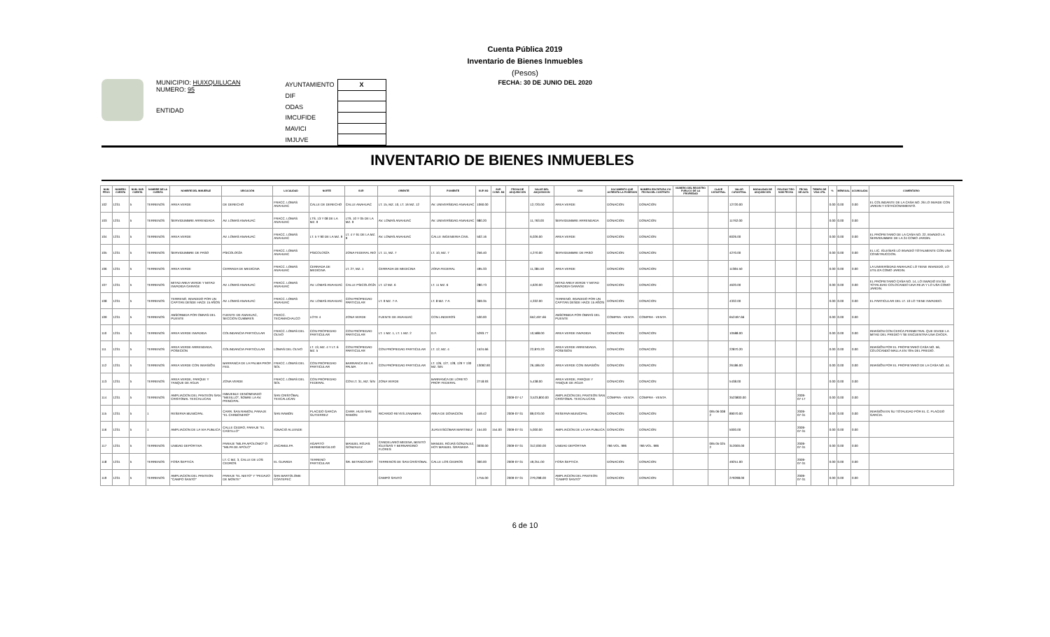Cuenta Pública 2019
Inventario de Bienes Inmuebles
(Pesos)
MUNICIPIO: HUIXQUILUCAN
NUMERO: 95
ENTIDAD
| AYUNTAMIENTO | X |
| DIF | |
| ODAS | |
| IMCUFIDE | |
| MAVICI | |
| IMJUVE | |
FECHA: 30 DE JUNIO DEL 2020
INVENTARIO DE BIENES INMUEBLES
| NUM PROG | NUMERO CUENTA | NUM. SUB CUENTA | NOMBRE DE LA CUENTA | NOMBRE DEL INMUEBLE | UBICACIÓN | LOCALIDAD | NORTE | SUR | ORIENTE | PONIENTE | SUP. M2 | SUP. CONS. M2 | FECHA DE ADQUISICIÓN | VALOR DEL ADQUISICION | USO | DOCUMENTO QUE ACREDITA LA POSESION | NUMERO ESCRITURA Y/O FECHA DEL CONTRATO | NUMERO DEL REGISTRO PUBLICO DE LA PROPIEDAD | CLAVE CATASTRAL | VALOR CATASTRAL | MODALIDAD DE ADQUISICIÓN | PÓLIZAS TIPO NUM FECHA | FECHA DE ALTA | TIEMPO DE VIDA UTIL | % | MENSUAL | ACUMULADA | COMENTARIO |
| --- | --- | --- | --- | --- | --- | --- | --- | --- | --- | --- | --- | --- | --- | --- | --- | --- | --- | --- | --- | --- | --- | --- | --- | --- | --- | --- | --- | --- |
| 102 | 1231 | 5 | TERRENOS | AREA VERDE | DE DERECHO | FRACC. LOMAS ANAHUAC | CALLE DE DERECHO | CALLE ANAHUAC | LT. 15, MZ. 10, LT. 16 MZ. 12 | AV. UNIVERSIDAD ANAHUAC | 1060.00 | | | 12,720.00 | AREA VERDE | DONACION | DONACION | | | 12720.00 | | | | | 0.00 | 0.00 | 0.00 | EL COLINDANTE DE LA CASA NO. 26 LO INVADE CON JARDIN Y ESTACIONAMIENTO. |
| 103 | 1231 | 5 | TERRENOS | SERVIDUMBRE ARRENDADA | AV. LOMAS ANAHUAC | FRACC. LOMAS ANAHUAC | LTS. 13 Y 08 DE LA MZ. 9 | LTS. 10 Y 05 DE LA MZ. 9 | AV. LOMAS ANAHUAC | AV. UNIVERSIDAD ANAHUAC | 980.20 | | | 11,763.00 | SERVIDUMBRE ARRENDADA | DONACION | DONACION | | | 11762.00 | | | | | 0.00 | 0.00 | 0.00 | |
| 104 | 1231 | 5 | TERRENOS | AREA VERDE | AV. LOMAS ANAHUAC | FRACC. LOMAS ANAHUAC | LT. 5 Y 90 DE LA MZ. 9 | LT. 4 Y 91 DE LA MZ. 9 | AV. LOMAS ANAHUAC | CALLE INGENIERIA CIVIL | 502.16 | | | 6,026.00 | AREA VERDE | DONACION | DONACION | | | 6026.00 | | | | | 0.00 | 0.00 | 0.00 | EL PROPIETARIO DE LA CASA NO. 22, INVADIO LA SERVIDUMBRE DE LA 24 COMO JARDIN. |
| 105 | 1231 | 5 | TERRENOS | SERVIDUMBRE DE PASO | PSICOLOGÍA | FRACC. LOMAS ANAHUAC | PSICOLOGÍA | ZONA FEDERAL RIO | LT. 11, MZ. 7 | LT. 10, MZ. 7 | 256.40 | | | 4,270.00 | SERVIDUMBRE DE PASO | DONACION | DONACION | | | 4270.00 | | | | | 0.00 | 0.00 | 0.00 | EL LIC. IGLESIAS LO INVADIO TOTALMENTE CON UNA CONSTRUCCION. |
| 106 | 1231 | 5 | TERRENOS | AREA VERDE | CERRADA DE MEDICINA | FRACC. LOMAS ANAHUAC | CERRADA DE MEDICINA | LT. 27, MZ. 1 | CERRADA DE MEDICINA | ZONA FEDERAL | 495.33 | | | 11,384.50 | AREA VERDE | DONACION | DONACION | | | 11384.50 | | | | | 0.00 | 0.00 | 0.00 | LA UNIVERSIDAD ANAHUAC LO TIENE INVADIDO, LO UTILIZA COMO JARDIN. |
| 107 | 1231 | 5 | TERRENOS | MITAD AREA VERDE Y MITAD INVADIDA GARAGE | AV. LOMAS ANAHUAC | FRACC. LOMAS ANAHUAC | AV. LOMAS ANAHUAC | CALLE PSICOLOGÍA | LT. 12 MZ. 6 | LT. 11 MZ. 6 | 280.73 | | | 4,620.00 | MITAD AREA VERDE Y MITAD INVADIDA GARAGE | DONACION | DONACION | | | 4620.00 | | | | | 0.00 | 0.00 | 0.00 | EL PROPIETARIO CASA NO. 14, LO INVADIO EN SU TOTALIDAD COLOCANDO UNA REJA Y LO USA COMO JARDIN. |
| 108 | 1231 | 5 | TERRENOS | TERRENO, INVADIDO POR UN CAPITAN DESDE HACE 15 AÑOS | AV. LOMAS ANAHUAC | FRACC. LOMAS ANAHUAC | AV. LOMAS ANAHUAC | CON PROPIEDAD PARTICULAR | LT. 9 MZ. 7-A | LT. 8 MZ. 7-A | 369.35 | | | 4,332.00 | TERRENO, INVADIDO POR UN CAPITAN DESDE HACE 15 AÑOS | DONACION | DONACION | | | 4332.00 | | | | | 0.00 | 0.00 | 0.00 | EL PARTICULAR DEL LT. 10 LO TIENE INVADIDO. |
| 109 | 1231 | 5 | TERRENOS | ABSORBIDA POR OBRAS DEL PUENTE | FUENTE DE ANAHUAC, SECCION CUMBRES | FRACC. TECAMACHALCO | LOTE 4 | ZONA VERDE | FUENTE DE ANAHUAC | CON LINDEROS | 530.00 | | | 652,497.66 | ABSORBIDA POR OBRAS DEL PUENTE | COMPRA - VENTA | COMPRA - VENTA | | | 652497.66 | | | | | 0.00 | 0.00 | 0.00 | |
| 110 | 1231 | 5 | TERRENOS | AREA VERDE INVADIDA | COLINDANCIA PARTICULAR | FRACC. LOMAS DEL OLIVO | CON PROPIEDAD PARTICULAR | CON PROPIEDAD PARTICULAR | LT. 1 MZ. 1, LT. 1 MZ. 2 | D.F. | 5293.77 | | | 10,588.00 | AREA VERDE INVADIDA | DONACION | DONACION | | | 10588.00 | | | | | 0.00 | 0.00 | 0.00 | INVASION CON CERCA PERIMETRAL QUE DIVIDE LA MITAD DEL PREDIO Y SE ENCUENTRA UNA CHOZA. |
| 111 | 1231 | 5 | TERRENOS | AREA VERDE ARRENDADA, POSECION | COLINDANCIA PARTICULAR | LOMAS DEL OLIVO | LT. 13, MZ. 4 Y LT. 6 MZ. 5 | CON PROPIEDAD PARTICULAR | CON PROPIEDAD PARTICULAR | LT. 12, MZ. 4 | 1524.66 | | | 22,870.20 | AREA VERDE ARRENDADA, POSESION | DONACION | DONACION | | | 22870.20 | | | | | 0.00 | 0.00 | 0.00 | INVASIÓN POR EL PROPIETARIO CASA NO. 56, COLOCANDO MALLA EN 70% DEL PREDIO. |
| 112 | 1231 | 5 | TERRENOS | AREA VERDE CON INVASIÓN | BARRANCA DE LA PALMA PROP. FED. | FRACC. LOMAS DEL SOL | CON PROPIEDAD PARTICULAR | BARRANCA DE LA PALMA | CON PROPIEDAD PARTICULAR | LT. 126, 127, 128, 129 Y 130 MZ. S/N | 13092.90 | | | 26,186.00 | AREA VERDE CON INVASIÓN | DONACION | DONACION | | | 26186.00 | | | | | 0.00 | 0.00 | 0.00 | INVASIÓN POR EL PROPIETARIO DE LA CASA NO. 44. |
| 113 | 1231 | 5 | TERRENOS | AREA VERDE, PARQUE Y TANQUE DE AGUA | ZONA VERDE | FRACC. LOMAS DEL SOL | CON PROPIEDAD FEDERAL | CON LT. 31, MZ. S/N | ZONA VERDE | BARRANCA DE LORETO PROP. FEDERAL | 2718.93 | | | 5,438.00 | AREA VERDE, PARQUE Y TANQUE DE AGUA | DONACION | DONACION | | | 5438.00 | | | | | 0.00 | 0.00 | 0.00 | |
| 114 | 1231 | 5 | TERRENOS | AMPLIACION DEL PANTEON SAN CRISTOBAL TEXCALUCAN | INMUEBLE DENOMINADO "MEXILLO", SOBRE LA AV. PRINCIPAL | SAN CRISTÓBAL TEXCALUCAN | | | | | | | 2009-07-17 | 3,523,800.00 | AMPLIACION DEL PANTEON SAN CRISTOBAL TEXCALUCAN | COMPRA - VENTA | COMPRA - VENTA | | | 3523800.00 | | | 2009-07-17 | | 0.00 | 0.00 | 0.00 | |
| 115 | 1231 | 5 | 1 | RESERVA MUNICIPAL | CARR. SAN RAMON, PARAJE "EL CARBONERO" | SAN RAMON | PLACIDO GARCIA GUTIERREZ | CARR. HUIX-SAN RAMON | RICARDO REYES ZANABRIA | AREA DE DONACION | 449.42 | | 2009-07-31 | 89,070.00 | RESERVA MUNICIPAL | DONACION | DONACION | | 095 06 008 2 | 89070.00 | | | 2009-07-31 | | 0.00 | 0.00 | 0.00 | INVASIÓN EN SU TOTALIDAD POR EL C. PLACIDO GARCIA. |
| 116 | 1231 | 5 | 1 | AMPLIACION DE LA VIA PUBLICA | CALLE CEDRO, PARAJE "EL CASTILLO" | IGNACIO ALLENDE | | | | JUAN ESCOBAR MARTINEZ | 154.00 | 154.00 | 2009-07-31 | 5,000.00 | AMPLIACION DE LA VIA PUBLICA | DONACION | DONACION | | | 5000.00 | | | 2009-07-31 | | 0.00 | 0.00 | 0.00 | |
| 117 | 1231 | 5 | TERRENOS | UNIDAD DEPORTIVA | PARAJE "MILPA APOLONIO" O "MILPA DE APOLO" | ZACAMULPA | AGAPITO HERMENEGILDO | MANUEL ROJAS GONZALEZ | CANDELARIO MEDINA, BENITO IGLESIAS Y BERNARDINO FLORES | MANUEL ROJAS GONZALEZ, HOY MANUEL GRANADA | 3030.00 | | 2009-07-31 | 312,000.00 | UNIDAD DEPORTIVA | 766 VOL. 996 | 766 VOL. 996 | | 095 05 025 2 | 312000.00 | | | 2009-07-31 | | 0.00 | 0.00 | 0.00 | |
| 118 | 1231 | 5 | TERRENOS | FOSA SEPTICA | LT. C MZ. 3, CALLE DE LOS CEDROS | EL GUARDA | TERRENO PARTICULAR | SR. BETANCOURT | TERRENOS DE SAN CRISTOBAL | CALLE LOS CEDROS | 300.00 | | 2009-07-31 | 49,251.00 | FOSA SEPTICA | DONACION | DONACION | | | 49251.00 | | | 2009-07-31 | | 0.00 | 0.00 | 0.00 | |
| 119 | 1231 | 5 | TERRENOS | AMPLIACION DEL PANTEON "CAMPO SANTO" | PARAJE "EL NIETO" Y "PEDAZO DE MONTE" | SAN BARTOLOME COATEPEC | | | CAMPO SANTO | | 1755.00 | | 2009-07-31 | 279,298.00 | AMPLIACION DEL PANTEON "CAMPO SANTO" | DONACION | DONACION | | | 279298.00 | | | 2009-07-31 | | 0.00 | 0.00 | 0.00 | |
6 de 10